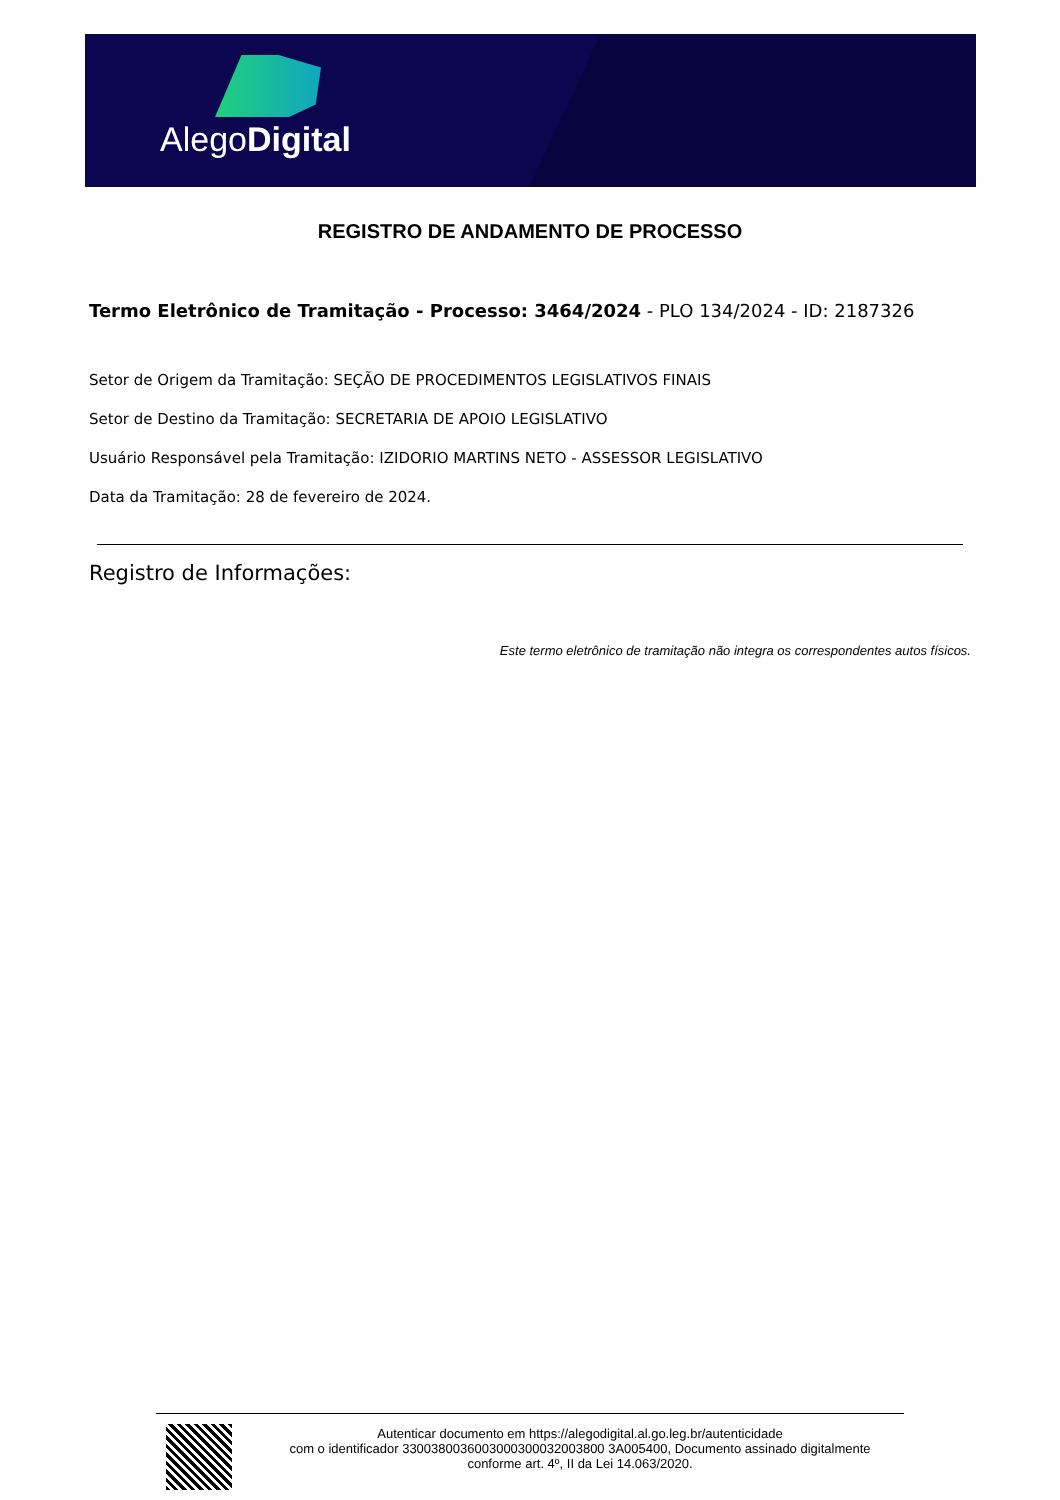AlegoDigital
REGISTRO DE ANDAMENTO DE PROCESSO
Termo Eletrônico de Tramitação - Processo: 3464/2024 - PLO 134/2024 - ID: 2187326
Setor de Origem da Tramitação: SEÇÃO DE PROCEDIMENTOS LEGISLATIVOS FINAIS
Setor de Destino da Tramitação: SECRETARIA DE APOIO LEGISLATIVO
Usuário Responsável pela Tramitação: IZIDORIO MARTINS NETO - ASSESSOR LEGISLATIVO
Data da Tramitação: 28 de fevereiro de 2024.
Registro de Informações:
Este termo eletrônico de tramitação não integra os correspondentes autos físicos.
Autenticar documento em https://alegodigital.al.go.leg.br/autenticidade
com o identificador 3300380036003000300032003800 3A005400, Documento assinado digitalmente
conforme art. 4º, II da Lei 14.063/2020.